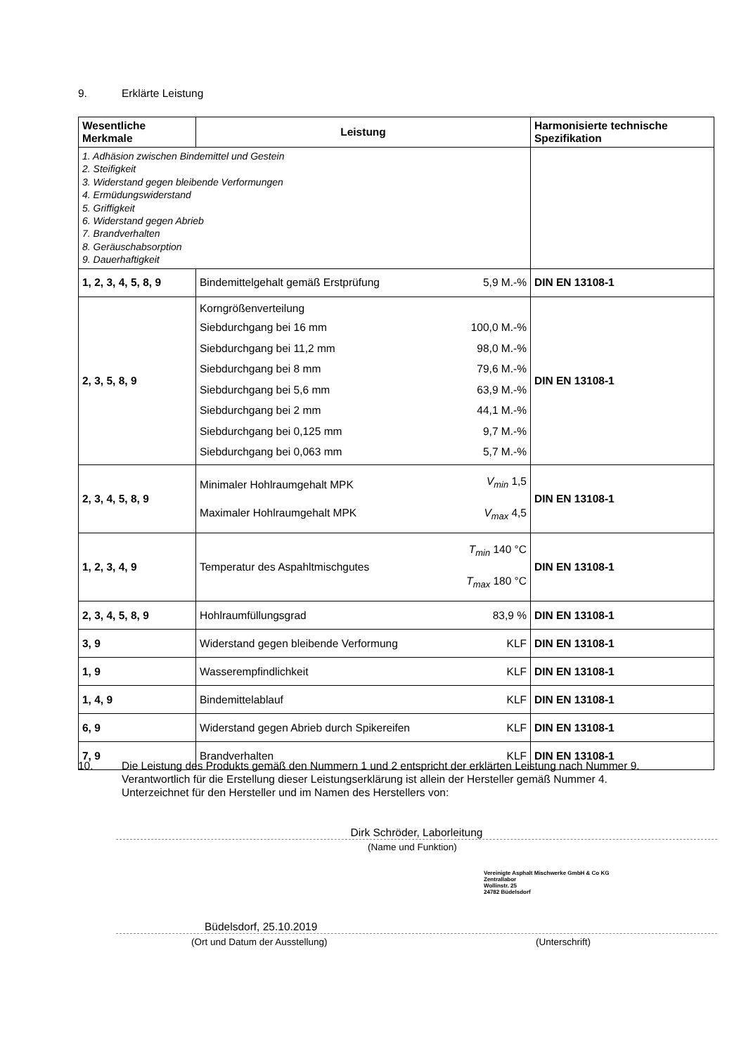9. Erklärte Leistung
| Wesentliche Merkmale | Leistung | | Harmonisierte technische Spezifikation |
| --- | --- | --- | --- |
| 1. Adhäsion zwischen Bindemittel und Gestein 2. Steifigkeit 3. Widerstand gegen bleibende Verformungen 4. Ermüdungswiderstand 5. Griffigkeit 6. Widerstand gegen Abrieb 7. Brandverhalten 8. Geräuschabsorption 9. Dauerhaftigkeit | | | |
| 1, 2, 3, 4, 5, 8, 9 | Bindemittelgehalt gemäß Erstprüfung | 5,9 M.-% | DIN EN 13108-1 |
| 2, 3, 5, 8, 9 | Korngrößenverteilung / Siebdurchgang bei 16 mm / 100,0 M.-% / / Siebdurchgang bei 11,2 mm / 98,0 M.-% / / Siebdurchgang bei 8 mm / 79,6 M.-% / / Siebdurchgang bei 5,6 mm / 63,9 M.-% / / Siebdurchgang bei 2 mm / 44,1 M.-% / / Siebdurchgang bei 0,125 mm / 9,7 M.-% / / Siebdurchgang bei 0,063 mm / 5,7 M.-% / | | DIN EN 13108-1 |
| 2, 3, 4, 5, 8, 9 | Minimaler Hohlraumgehalt MPK Maximaler Hohlraumgehalt MPK | V<sub>min</sub> 1,5 V<sub>max</sub> 4,5 | DIN EN 13108-1 |
| 1, 2, 3, 4, 9 | Temperatur des Aspahltmischgutes | T<sub>min</sub> 140 °C T<sub>max</sub> 180 °C | DIN EN 13108-1 |
| 2, 3, 4, 5, 8, 9 | Hohlraumfüllungsgrad | 83,9 % | DIN EN 13108-1 |
| 3, 9 | Widerstand gegen bleibende Verformung | KLF | DIN EN 13108-1 |
| 1, 9 | Wasserempfindlichkeit | KLF | DIN EN 13108-1 |
| 1, 4, 9 | Bindemittelablauf | KLF | DIN EN 13108-1 |
| 6, 9 | Widerstand gegen Abrieb durch Spikereifen | KLF | DIN EN 13108-1 |
| 7, 9 | Brandverhalten | KLF | DIN EN 13108-1 |
10.
Die Leistung des Produkts gemäß den Nummern 1 und 2 entspricht der erklärten Leistung nach Nummer 9.
Verantwortlich für die Erstellung dieser Leistungserklärung ist allein der Hersteller gemäß Nummer 4.
Unterzeichnet für den Hersteller und im Namen des Herstellers von:
Dirk Schröder, Laborleitung
(Name und Funktion)
Vereinigte Asphalt Mischwerke GmbH & Co KG
Zentrallabor
Wollinstr. 25
24782 Büdelsdorf
Büdelsdorf, 25.10.2019
(Ort und Datum der Ausstellung)
(Unterschrift)